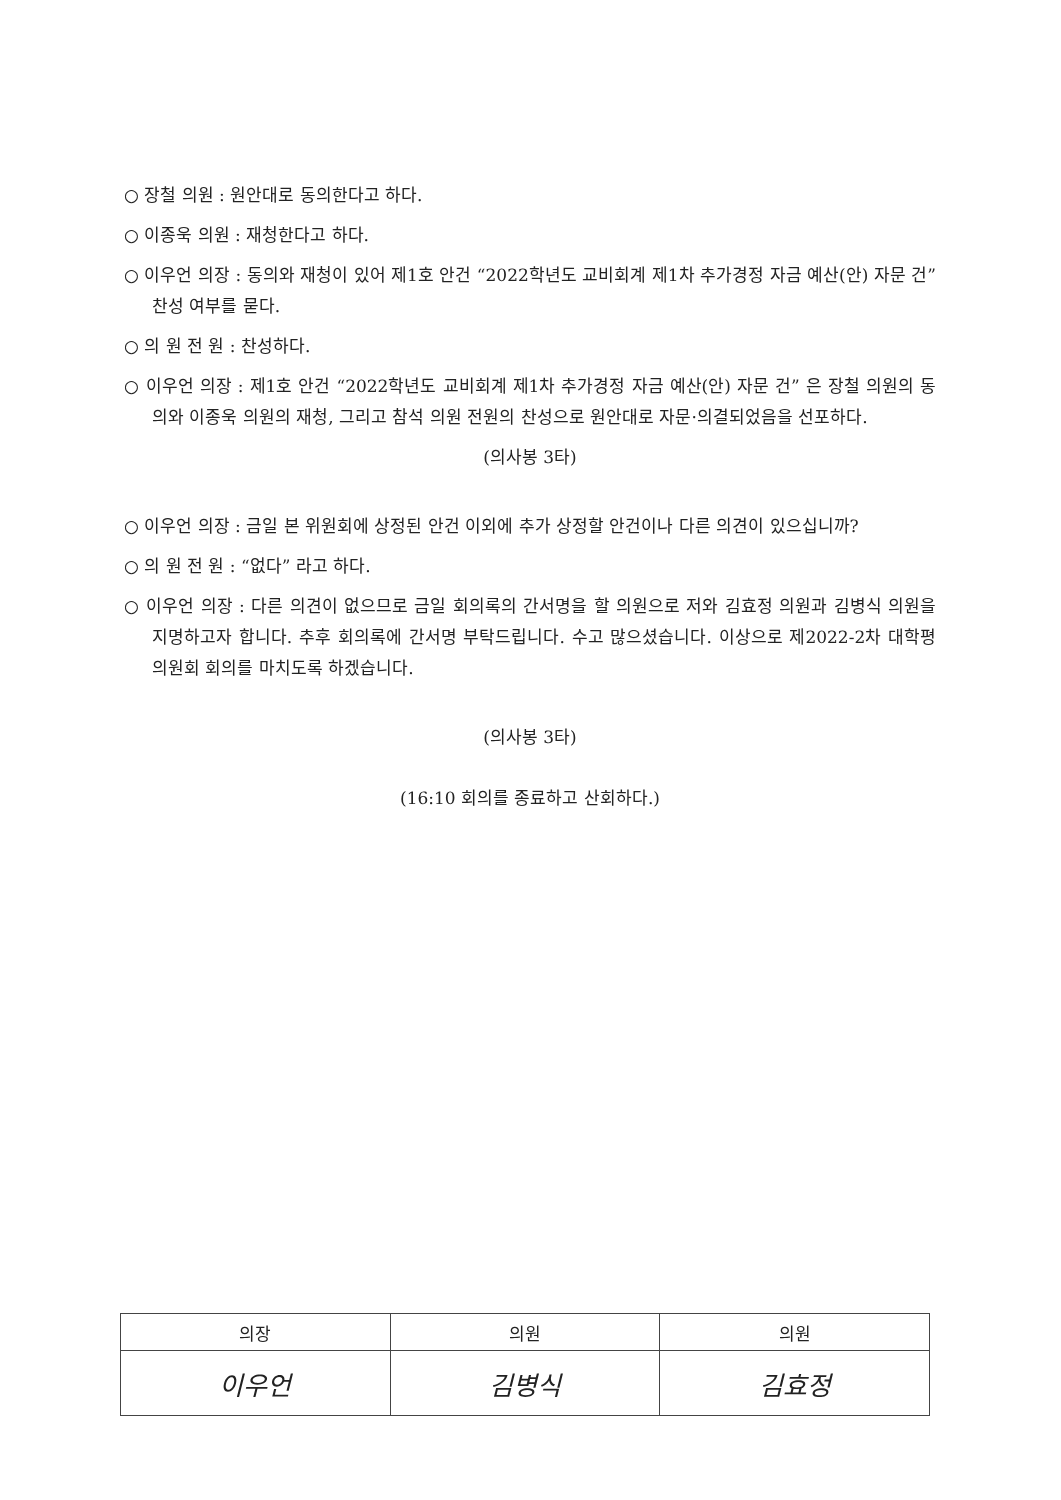○ 장철 의원 : 원안대로 동의한다고 하다.
○ 이종욱 의원 : 재청한다고 하다.
○ 이우언 의장 : 동의와 재청이 있어 제1호 안건 “2022학년도 교비회계 제1차 추가경정 자금 예산(안) 자문 건” 찬성 여부를 묻다.
○ 의 원 전 원 : 찬성하다.
○ 이우언 의장 : 제1호 안건 “2022학년도 교비회계 제1차 추가경정 자금 예산(안) 자문 건” 은 장철 의원의 동의와 이종욱 의원의 재청, 그리고 참석 의원 전원의 찬성으로 원안대로 자문·의결되었음을 선포하다.
(의사봉 3타)
○ 이우언 의장 : 금일 본 위원회에 상정된 안건 이외에 추가 상정할 안건이나 다른 의견이 있으십니까?
○ 의 원 전 원 : “없다” 라고 하다.
○ 이우언 의장 : 다른 의견이 없으므로 금일 회의록의 간서명을 할 의원으로 저와 김효정 의원과 김병식 의원을 지명하고자 합니다. 추후 회의록에 간서명 부탁드립니다. 수고 많으셨습니다. 이상으로 제2022-2차 대학평의원회 회의를 마치도록 하겠습니다.
(의사봉 3타)
(16:10 회의를 종료하고 산회하다.)
| 의장 | 의원 | 의원 |
| --- | --- | --- |
| 이우언 | 김병식 | 김효정 |